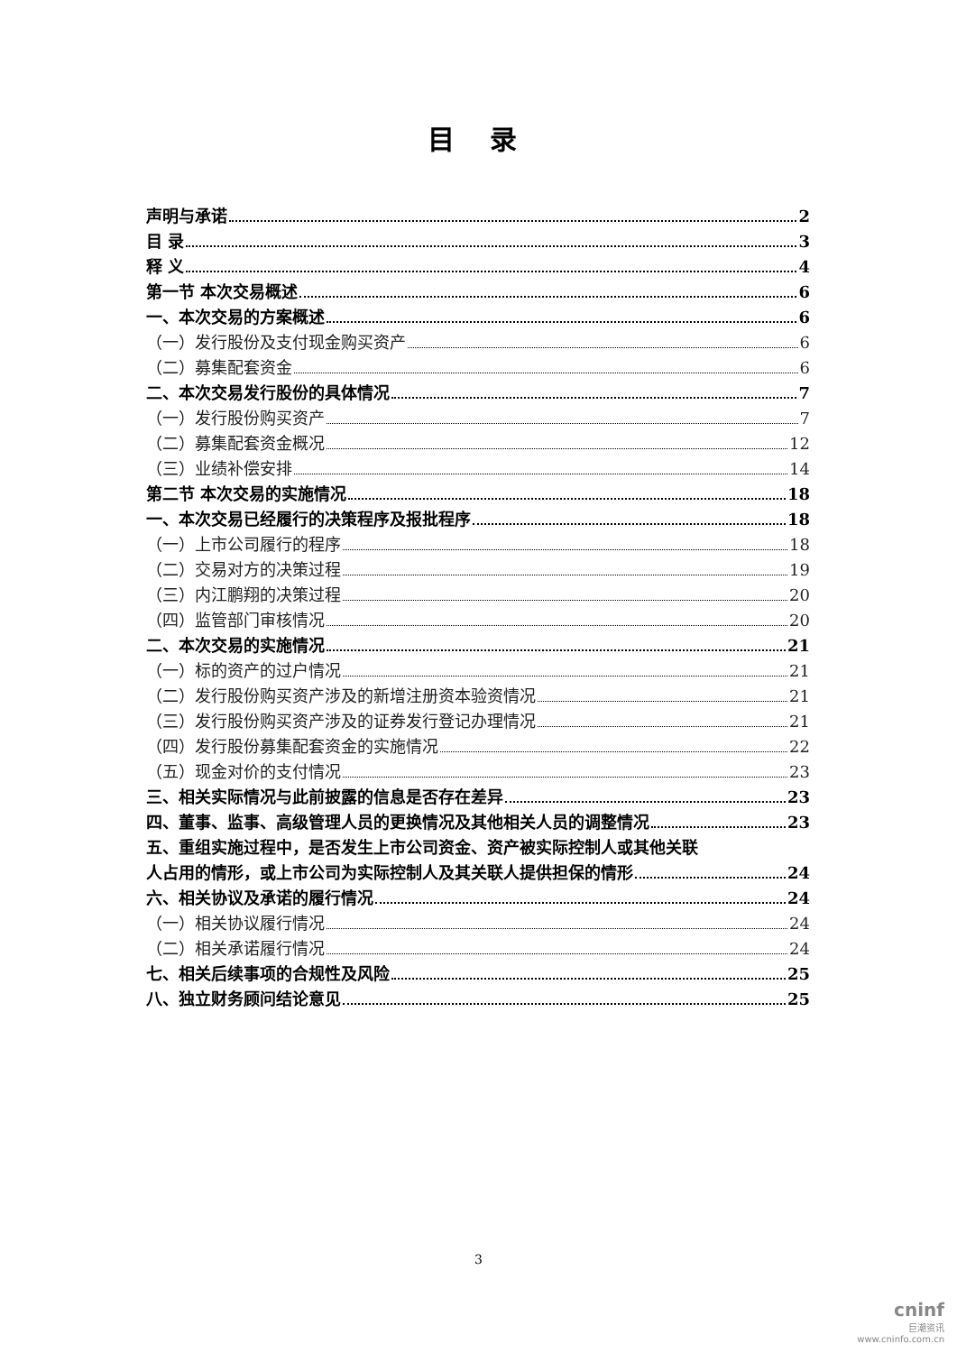目 录
声明与承诺 2
目 录 3
释 义 4
第一节 本次交易概述 6
一、本次交易的方案概述 6
（一）发行股份及支付现金购买资产 6
（二）募集配套资金 6
二、本次交易发行股份的具体情况 7
（一）发行股份购买资产 7
（二）募集配套资金概况 12
（三）业绩补偿安排 14
第二节 本次交易的实施情况 18
一、本次交易已经履行的决策程序及报批程序 18
（一）上市公司履行的程序 18
（二）交易对方的决策过程 19
（三）内江鹏翔的决策过程 20
（四）监管部门审核情况 20
二、本次交易的实施情况 21
（一）标的资产的过户情况 21
（二）发行股份购买资产涉及的新增注册资本验资情况 21
（三）发行股份购买资产涉及的证券发行登记办理情况 21
（四）发行股份募集配套资金的实施情况 22
（五）现金对价的支付情况 23
三、相关实际情况与此前披露的信息是否存在差异 23
四、董事、监事、高级管理人员的更换情况及其他相关人员的调整情况 23
五、重组实施过程中，是否发生上市公司资金、资产被实际控制人或其他关联
人占用的情形，或上市公司为实际控制人及其关联人提供担保的情形 24
六、相关协议及承诺的履行情况 24
（一）相关协议履行情况 24
（二）相关承诺履行情况 24
七、相关后续事项的合规性及风险 25
八、独立财务顾问结论意见 25
3
cninf
巨潮资讯
www.cninfo.com.cn